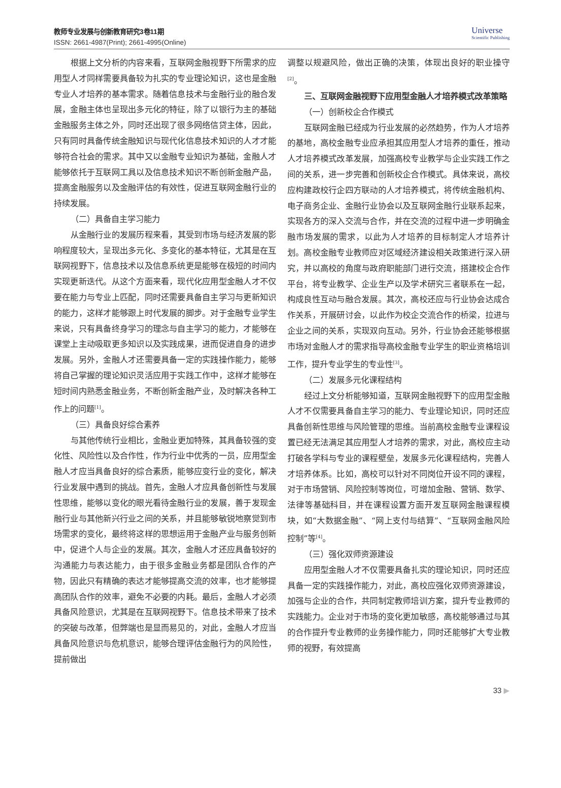教师专业发展与创新教育研究3卷11期
ISSN: 2661-4987(Print); 2661-4995(Online)
Universe
Scientific Publishing
根据上文分析的内容来看，互联网金融视野下所需求的应用型人才同样需要具备较为扎实的专业理论知识，这也是金融专业人才培养的基本需求。随着信息技术与金融行业的融合发展，金融主体也呈现出多元化的特征，除了以银行为主的基础金融服务主体之外，同时还出现了很多网络信贷主体，因此，只有同时具备传统金融知识与现代化信息技术知识的人才才能够符合社会的需求。其中又以金融专业知识为基础，金融人才能够依托于互联网工具以及信息技术知识不断创新金融产品，提高金融服务以及金融评估的有效性，促进互联网金融行业的持续发展。
（二）具备自主学习能力
从金融行业的发展历程来看，其受到市场与经济发展的影响程度较大，呈现出多元化、多变化的基本特征，尤其是在互联网视野下，信息技术以及信息系统更是能够在极短的时间内实现更新迭代。从这个方面来看，现代化应用型金融人才不仅要在能力与专业上匹配，同时还需要具备自主学习与更新知识的能力，这样才能够跟上时代发展的脚步。对于金融专业学生来说，只有具备终身学习的理念与自主学习的能力，才能够在课堂上主动吸取更多知识以及实践成果，进而促进自身的进步发展。另外，金融人才还需要具备一定的实践操作能力，能够将自己掌握的理论知识灵活应用于实践工作中，这样才能够在短时间内熟悉金融业务，不断创新金融产业，及时解决各种工作上的问题<sup>[1]</sup>。
（三）具备良好综合素养
与其他传统行业相比，金融业更加特殊，其具备较强的变化性、风险性以及合作性，作为行业中优秀的一员，应用型金融人才应当具备良好的综合素质，能够应变行业的变化，解决行业发展中遇到的挑战。首先，金融人才应具备创新性与发展性思维，能够以变化的眼光看待金融行业的发展，善于发现金融行业与其他新兴行业之间的关系，并且能够敏锐地察觉到市场需求的变化，最终将这样的思想运用于金融产业与服务创新中，促进个人与企业的发展。其次，金融人才还应具备较好的沟通能力与表达能力，由于很多金融业务都是团队合作的产物，因此只有精确的表达才能够提高交流的效率，也才能够提高团队合作的效率，避免不必要的内耗。最后，金融人才必须具备风险意识，尤其是在互联网视野下。信息技术带来了技术的突破与改革，但弊端也是显而易见的，对此，金融人才应当具备风险意识与危机意识，能够合理评估金融行为的风险性，提前做出
调整以规避风险，做出正确的决策，体现出良好的职业操守<sup>[2]</sup>。
三、互联网金融视野下应用型金融人才培养模式改革策略
（一）创新校企合作模式
互联网金融已经成为行业发展的必然趋势，作为人才培养的基地，高校金融专业应承担其应用型人才培养的重任，推动人才培养模式改革发展，加强高校专业教学与企业实践工作之间的关系，进一步完善和创新校企合作模式。具体来说，高校应构建政校行企四方联动的人才培养模式，将传统金融机构、电子商务企业、金融行业协会以及互联网金融行业联系起来，实现各方的深入交流与合作，并在交流的过程中进一步明确金融市场发展的需求，以此为人才培养的目标制定人才培养计划。高校金融专业教师应对区域经济建设相关政策进行深入研究，并以高校的角度与政府职能部门进行交流，搭建校企合作平台，将专业教学、企业生产以及学术研究三者联系在一起，构成良性互动与融合发展。其次，高校还应与行业协会达成合作关系，开展研讨会，以此作为校企交流合作的桥梁，拉进与企业之间的关系，实现双向互动。另外，行业协会还能够根据市场对金融人才的需求指导高校金融专业学生的职业资格培训工作，提升专业学生的专业性<sup>[3]</sup>。
（二）发展多元化课程结构
经过上文分析能够知道，互联网金融视野下的应用型金融人才不仅需要具备自主学习的能力、专业理论知识，同时还应具备创新性思维与风险管理的思维。当前高校金融专业课程设置已经无法满足其应用型人才培养的需求，对此，高校应主动打破各学科与专业的课程壁垒，发展多元化课程结构，完善人才培养体系。比如，高校可以针对不同岗位开设不同的课程，对于市场营销、风险控制等岗位，可增加金融、营销、数学、法律等基础科目，并在课程设置方面开发互联网金融课程模块，如“大数据金融”、“网上支付与结算”、“互联网金融风险控制”等<sup>[4]</sup>。
（三）强化双师资源建设
应用型金融人才不仅需要具备扎实的理论知识，同时还应具备一定的实践操作能力，对此，高校应强化双师资源建设，加强与企业的合作，共同制定教师培训方案，提升专业教师的实践能力。企业对于市场的变化更加敏感，高校能够通过与其的合作提升专业教师的业务操作能力，同时还能够扩大专业教师的视野，有效提高
33 ▶